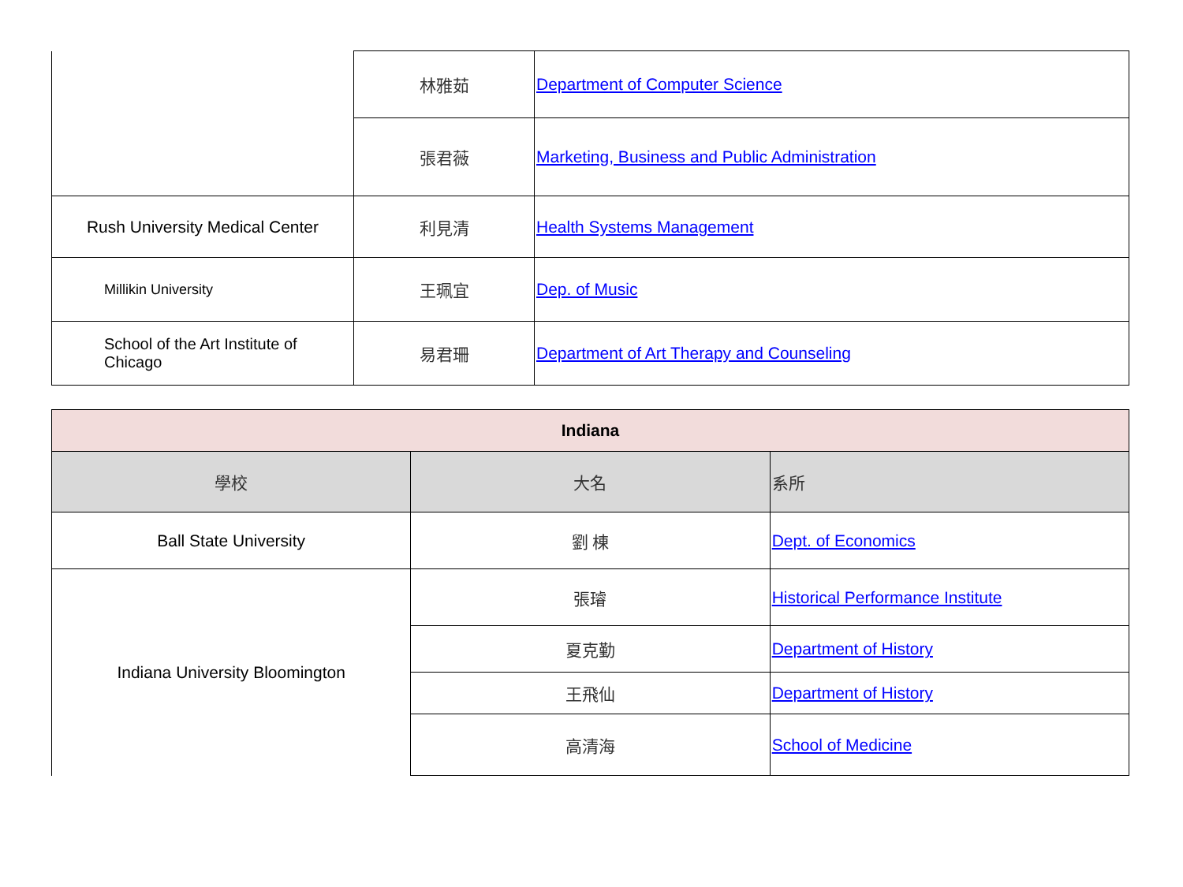| | 林雅茹 | Department of Computer Science |
| | 張君薇 | Marketing, Business and Public Administration |
| Rush University Medical Center | 利見清 | Health Systems Management |
| Millikin University | 王珮宜 | Dep. of Music |
| School of the Art Institute of Chicago | 易君珊 | Department of Art Therapy and Counseling |
| Indiana | | |
| --- | --- | --- |
| 學校 | 大名 | 系所 |
| Ball State University | 劉 棟 | Dept. of Economics |
| Indiana University Bloomington | 張璿 | Historical Performance Institute |
| | 夏克勤 | Department of History |
| | 王飛仙 | Department of History |
| | 高清海 | School of Medicine |